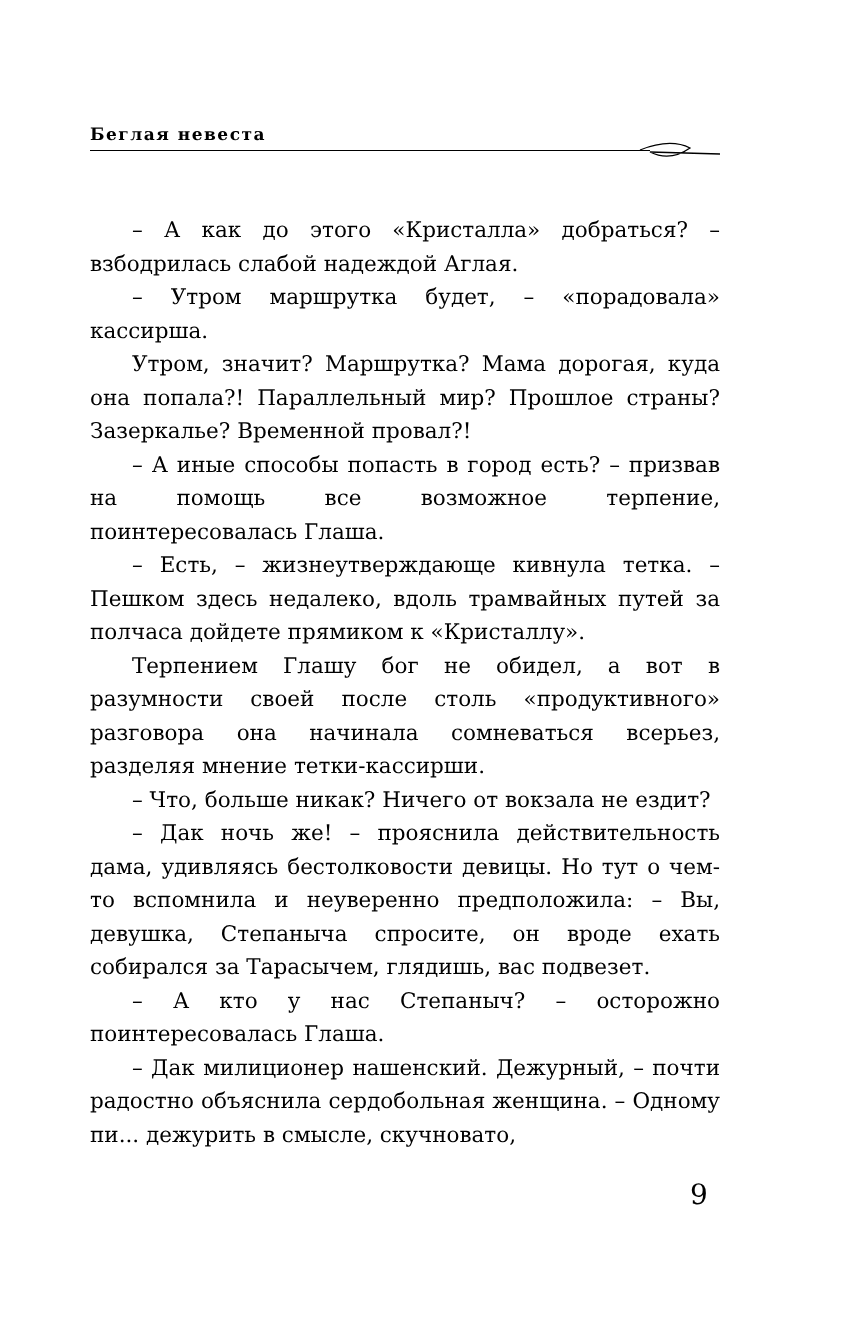Беглая невеста
– А как до этого «Кристалла» добраться? – взбодрилась слабой надеждой Аглая.
– Утром маршрутка будет, – «порадовала» кассирша.
Утром, значит? Маршрутка? Мама дорогая, куда она попала?! Параллельный мир? Прошлое страны? Зазеркалье? Временной провал?!
– А иные способы попасть в город есть? – призвав на помощь все возможное терпение, поинтересовалась Глаша.
– Есть, – жизнеутверждающе кивнула тетка. – Пешком здесь недалеко, вдоль трамвайных путей за полчаса дойдете прямиком к «Кристаллу».
Терпением Глашу бог не обидел, а вот в разумности своей после столь «продуктивного» разговора она начинала сомневаться всерьез, разделяя мнение тетки-кассирши.
– Что, больше никак? Ничего от вокзала не ездит?
– Дак ночь же! – прояснила действительность дама, удивляясь бестолковости девицы. Но тут о чем-то вспомнила и неуверенно предположила: – Вы, девушка, Степаныча спросите, он вроде ехать собирался за Тарасычем, глядишь, вас подвезет.
– А кто у нас Степаныч? – осторожно поинтересовалась Глаша.
– Дак милиционер нашенский. Дежурный, – почти радостно объяснила сердобольная женщина. – Одному пи... дежурить в смысле, скучновато,
9